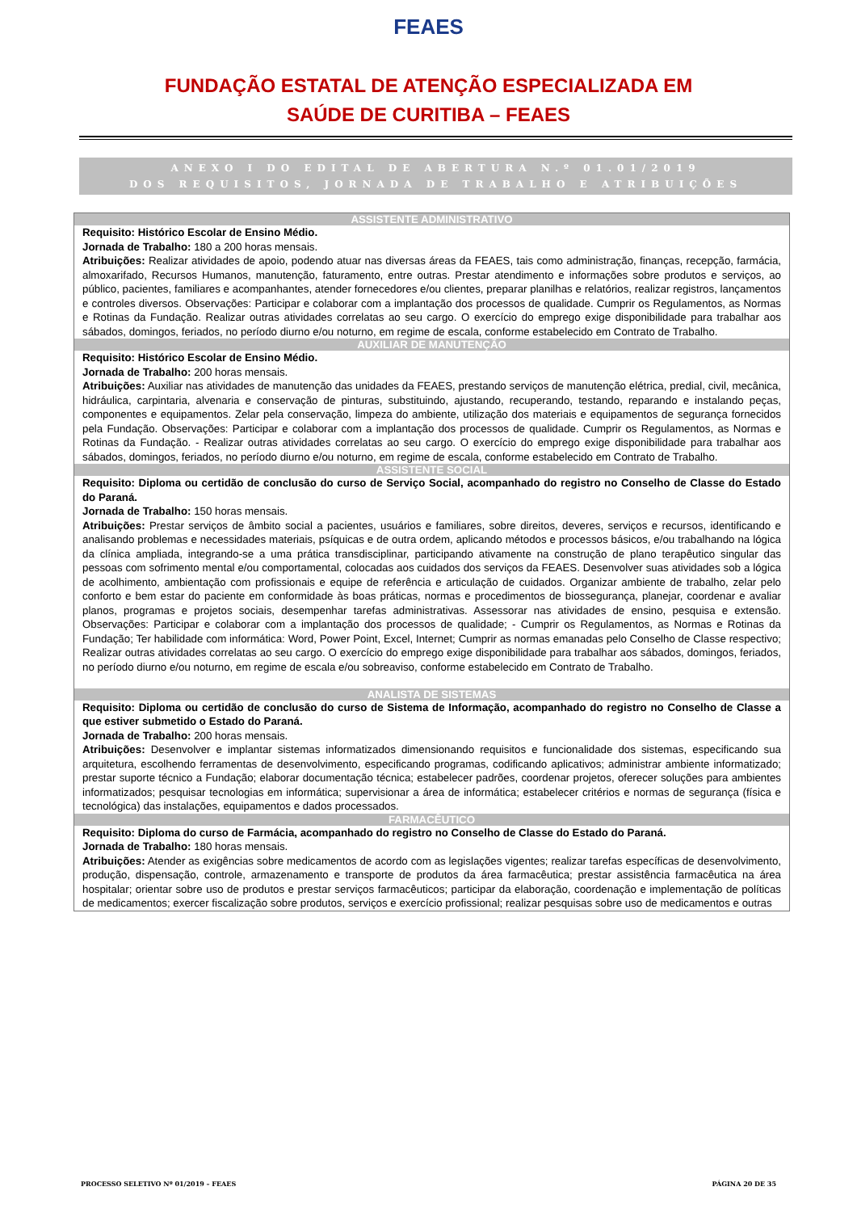FEAES
FUNDAÇÃO ESTATAL DE ATENÇÃO ESPECIALIZADA EM
SAÚDE DE CURITIBA – FEAES
ANEXO I DO EDITAL DE ABERTURA N.º 01.01/2019
DOS REQUISITOS, JORNADA DE TRABALHO E ATRIBUIÇÕES
| ASSISTENTE ADMINISTRATIVO |
| --- |
| Requisito: Histórico Escolar de Ensino Médio. Jornada de Trabalho: 180 a 200 horas mensais. Atribuições: Realizar atividades de apoio, podendo atuar nas diversas áreas da FEAES, tais como administração, finanças, recepção, farmácia, almoxarifado, Recursos Humanos, manutenção, faturamento, entre outras. Prestar atendimento e informações sobre produtos e serviços, ao público, pacientes, familiares e acompanhantes, atender fornecedores e/ou clientes, preparar planilhas e relatórios, realizar registros, lançamentos e controles diversos. Observações: Participar e colaborar com a implantação dos processos de qualidade. Cumprir os Regulamentos, as Normas e Rotinas da Fundação. Realizar outras atividades correlatas ao seu cargo. O exercício do emprego exige disponibilidade para trabalhar aos sábados, domingos, feriados, no período diurno e/ou noturno, em regime de escala, conforme estabelecido em Contrato de Trabalho. |
| AUXILIAR DE MANUTENÇÃO |
| Requisito: Histórico Escolar de Ensino Médio. Jornada de Trabalho: 200 horas mensais. Atribuições: Auxiliar nas atividades de manutenção das unidades da FEAES, prestando serviços de manutenção elétrica, predial, civil, mecânica, hidráulica, carpintaria, alvenaria e conservação de pinturas, substituindo, ajustando, recuperando, testando, reparando e instalando peças, componentes e equipamentos. Zelar pela conservação, limpeza do ambiente, utilização dos materiais e equipamentos de segurança fornecidos pela Fundação. Observações: Participar e colaborar com a implantação dos processos de qualidade. Cumprir os Regulamentos, as Normas e Rotinas da Fundação. - Realizar outras atividades correlatas ao seu cargo. O exercício do emprego exige disponibilidade para trabalhar aos sábados, domingos, feriados, no período diurno e/ou noturno, em regime de escala, conforme estabelecido em Contrato de Trabalho. |
| ASSISTENTE SOCIAL |
| Requisito: Diploma ou certidão de conclusão do curso de Serviço Social, acompanhado do registro no Conselho de Classe do Estado do Paraná. Jornada de Trabalho: 150 horas mensais. Atribuições: Prestar serviços de âmbito social a pacientes, usuários e familiares, sobre direitos, deveres, serviços e recursos, identificando e analisando problemas e necessidades materiais, psíquicas e de outra ordem, aplicando métodos e processos básicos, e/ou trabalhando na lógica da clínica ampliada, integrando-se a uma prática transdisciplinar, participando ativamente na construção de plano terapêutico singular das pessoas com sofrimento mental e/ou comportamental, colocadas aos cuidados dos serviços da FEAES. Desenvolver suas atividades sob a lógica de acolhimento, ambientação com profissionais e equipe de referência e articulação de cuidados. Organizar ambiente de trabalho, zelar pelo conforto e bem estar do paciente em conformidade às boas práticas, normas e procedimentos de biossegurança, planejar, coordenar e avaliar planos, programas e projetos sociais, desempenhar tarefas administrativas. Assessorar nas atividades de ensino, pesquisa e extensão. Observações: Participar e colaborar com a implantação dos processos de qualidade; - Cumprir os Regulamentos, as Normas e Rotinas da Fundação; Ter habilidade com informática: Word, Power Point, Excel, Internet; Cumprir as normas emanadas pelo Conselho de Classe respectivo; Realizar outras atividades correlatas ao seu cargo. O exercício do emprego exige disponibilidade para trabalhar aos sábados, domingos, feriados, no período diurno e/ou noturno, em regime de escala e/ou sobreaviso, conforme estabelecido em Contrato de Trabalho. |
| ANALISTA DE SISTEMAS |
| Requisito: Diploma ou certidão de conclusão do curso de Sistema de Informação, acompanhado do registro no Conselho de Classe a que estiver submetido o Estado do Paraná. Jornada de Trabalho: 200 horas mensais. Atribuições: Desenvolver e implantar sistemas informatizados dimensionando requisitos e funcionalidade dos sistemas, especificando sua arquitetura, escolhendo ferramentas de desenvolvimento, especificando programas, codificando aplicativos; administrar ambiente informatizado; prestar suporte técnico a Fundação; elaborar documentação técnica; estabelecer padrões, coordenar projetos, oferecer soluções para ambientes informatizados; pesquisar tecnologias em informática; supervisionar a área de informática; estabelecer critérios e normas de segurança (física e tecnológica) das instalações, equipamentos e dados processados. |
| FARMACÊUTICO |
| Requisito: Diploma do curso de Farmácia, acompanhado do registro no Conselho de Classe do Estado do Paraná. Jornada de Trabalho: 180 horas mensais. Atribuições: Atender as exigências sobre medicamentos de acordo com as legislações vigentes; realizar tarefas específicas de desenvolvimento, produção, dispensação, controle, armazenamento e transporte de produtos da área farmacêutica; prestar assistência farmacêutica na área hospitalar; orientar sobre uso de produtos e prestar serviços farmacêuticos; participar da elaboração, coordenação e implementação de políticas de medicamentos; exercer fiscalização sobre produtos, serviços e exercício profissional; realizar pesquisas sobre uso de medicamentos e outras |
PROCESSO SELETIVO Nº 01/2019 – FEAES PÁGINA 20 DE 35